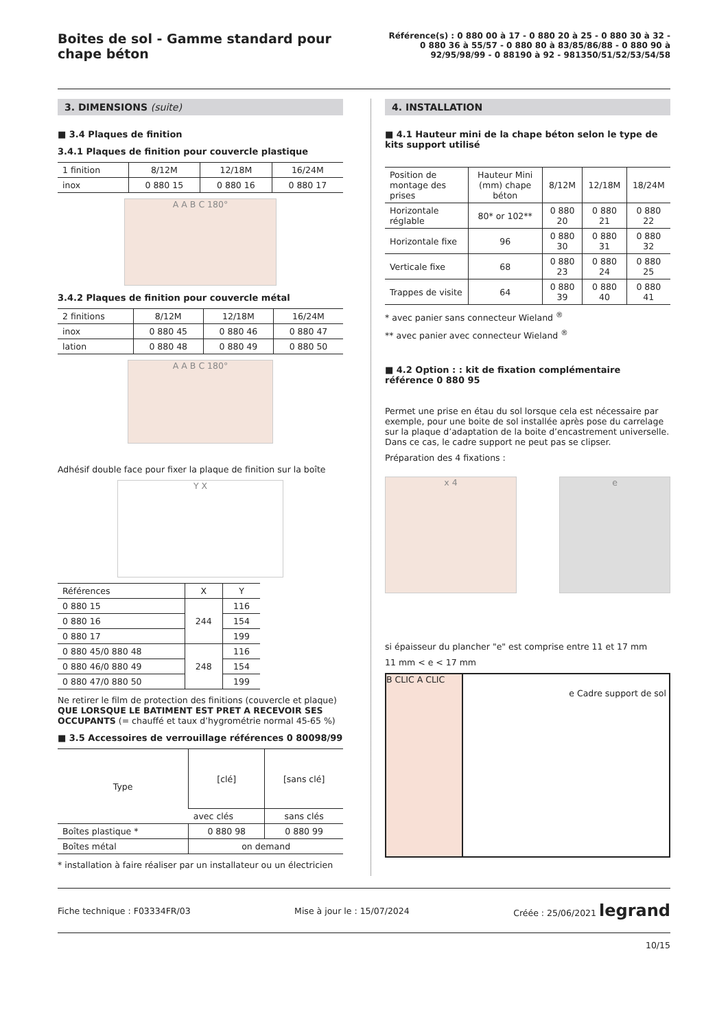Boites de sol - Gamme standard pour chape béton
Référence(s) : 0 880 00 à 17 - 0 880 20 à 25 - 0 880 30 à 32 - 0 880 36 à 55/57 - 0 880 80 à 83/85/86/88 - 0 880 90 à 92/95/98/99 - 0 88190 à 92 - 981350/51/52/53/54/58
3. DIMENSIONS (suite)
■ 3.4 Plaques de finition
3.4.1 Plaques de finition pour couvercle plastique
| 1 finition | 8/12M | 12/18M | 16/24M |
| inox | 0 880 15 | 0 880 16 | 0 880 17 |
A A B C 180°
3.4.2 Plaques de finition pour couvercle métal
| 2 finitions | 8/12M | 12/18M | 16/24M |
| inox | 0 880 45 | 0 880 46 | 0 880 47 |
| lation | 0 880 48 | 0 880 49 | 0 880 50 |
A A B C 180°
Adhésif double face pour fixer la plaque de finition sur la boîte
Y X
| Références | X | Y |
| 0 880 15 | 244 | 116 |
| 0 880 16 | | 154 |
| 0 880 17 | | 199 |
| 0 880 45/0 880 48 | 248 | 116 |
| 0 880 46/0 880 49 | | 154 |
| 0 880 47/0 880 50 | | 199 |
Ne retirer le film de protection des finitions (couvercle et plaque) QUE LORSQUE LE BATIMENT EST PRET A RECEVOIR SES OCCUPANTS (= chauffé et taux d’hygrométrie normal 45-65 %)
■ 3.5 Accessoires de verrouillage références 0 80098/99
| Type | [clé] | [sans clé] |
| | avec clés | sans clés |
| Boîtes plastique * | 0 880 98 | 0 880 99 |
| Boîtes métal | on demand | |
* installation à faire réaliser par un installateur ou un électricien
4. INSTALLATION
■ 4.1 Hauteur mini de la chape béton selon le type de kits support utilisé
| Position de montage des prises | Hauteur Mini (mm) chape béton | 8/12M | 12/18M | 18/24M |
| Horizontale réglable | 80* or 102** | 0 880 20 | 0 880 21 | 0 880 22 |
| Horizontale fixe | 96 | 0 880 30 | 0 880 31 | 0 880 32 |
| Verticale fixe | 68 | 0 880 23 | 0 880 24 | 0 880 25 |
| Trappes de visite | 64 | 0 880 39 | 0 880 40 | 0 880 41 |
* avec panier sans connecteur Wieland <sup>®</sup>
** avec panier avec connecteur Wieland <sup>®</sup>
■ 4.2 Option : : kit de fixation complémentaire référence 0 880 95
Permet une prise en étau du sol lorsque cela est nécessaire par exemple, pour une boite de sol installée après pose du carrelage sur la plaque d’adaptation de la boite d’encastrement universelle. Dans ce cas, le cadre support ne peut pas se clipser.
Préparation des 4 fixations :
x 4 e
si épaisseur du plancher "e" est comprise entre 11 et 17 mm
11 mm < e < 17 mm
B CLIC A CLIC
e Cadre support de sol
Fiche technique : F03334FR/03 Mise à jour le : 15/07/2024 Créée : 25/06/2021 legrand
10/15